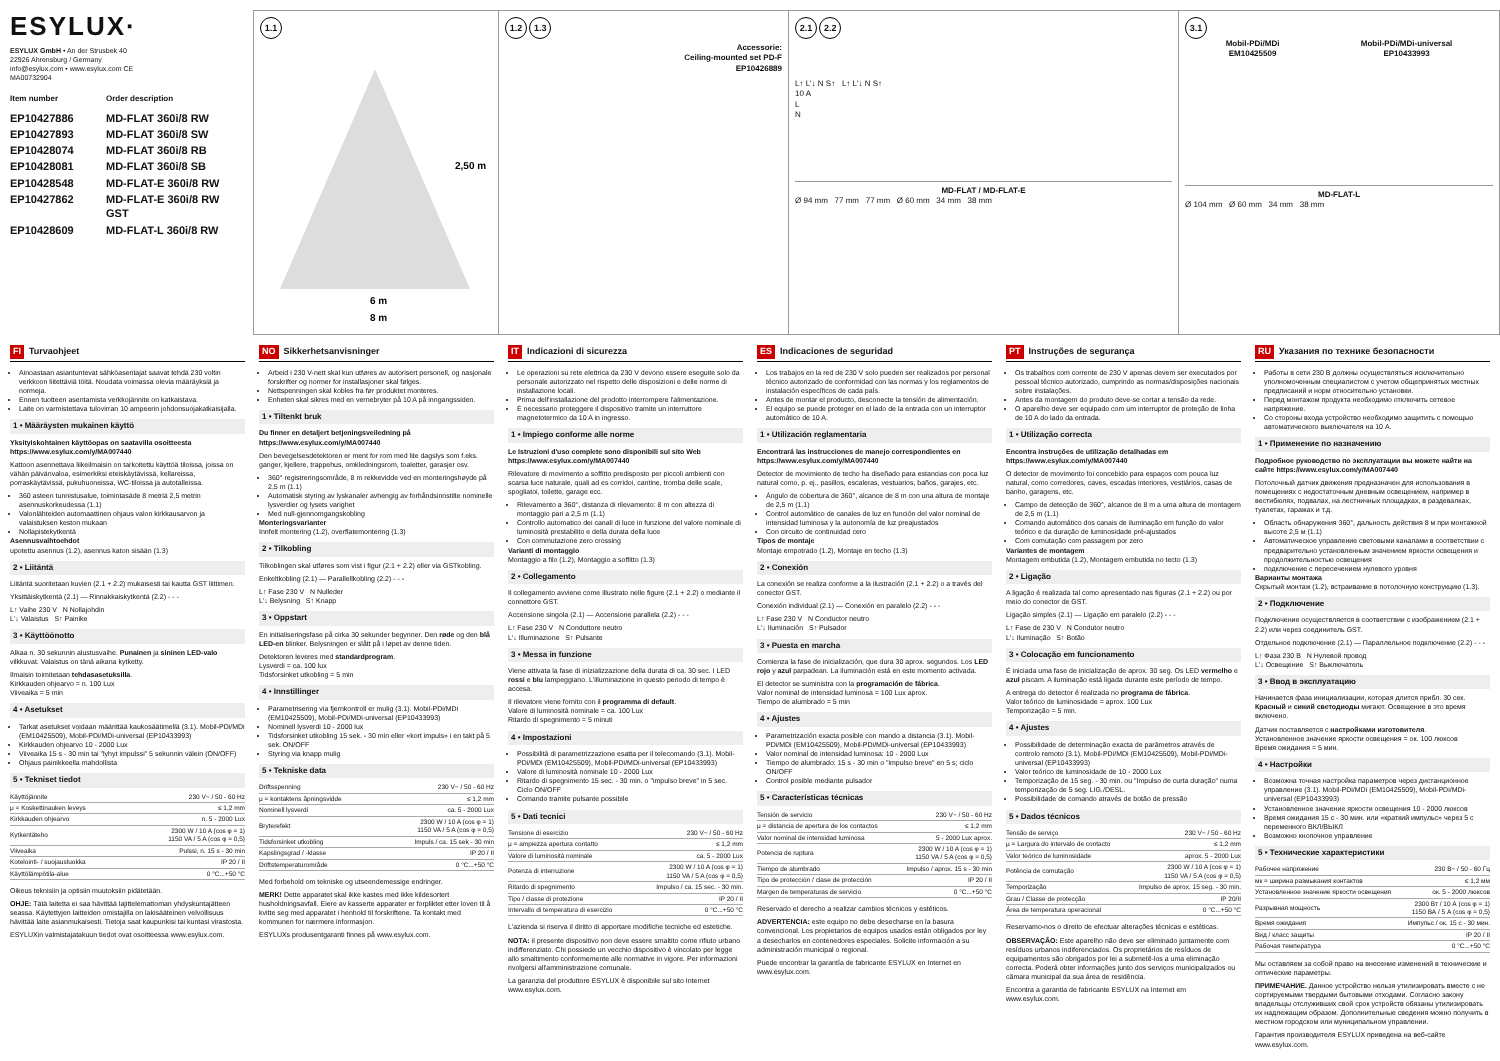ESYLUX·
ESYLUX GmbH • An der Strusbek 40
22926 Ahrensburg / Germany
info@esylux.com • www.esylux.com CE
MA00732904
Item number
Order description
EP10427886
MD-FLAT 360i/8 RW
EP10427893
MD-FLAT 360i/8 SW
EP10428074
MD-FLAT 360i/8 RB
EP10428081
MD-FLAT 360i/8 SB
EP10428548
MD-FLAT-E 360i/8 RW
EP10427862
MD-FLAT-E 360i/8 RW GST
EP10428609
MD-FLAT-L 360i/8 RW
1.1
2,50 m
6 m
8 m
1.2 1.3
Accessorie:
Ceiling-mounted set PD-F
EP10426889
2.1 2.2
L↑ L'↓ N S↑ L↑ L'↓ N S↑
10 A
L
N
MD-FLAT / MD-FLAT-E
Ø 94 mm 77 mm 77 mm Ø 60 mm 34 mm 38 mm
3.1
Mobil-PDi/MDi
EM10425509
Mobil-PDi/MDi-universal
EP10433993
MD-FLAT-L
Ø 104 mm Ø 60 mm 34 mm 38 mm
FI Turvaohjeet
Ainoastaan asiantuntevat sähköasentajat saavat tehdä 230 voltin verkkoon liitettäviä töitä. Noudata voimassa olevia määräyksiä ja normeja.
Ennen tuotteen asentamista verkkojännite on katkaistava.
Laite on varmistettava tulovirran 10 ampeerin johdonsuojakatkaisijalla.
1 • Määräysten mukainen käyttö
Yksityiskohtainen käyttöopas on saatavilla osoitteesta https://www.esylux.com/y/MA007440
Kattoon asennettava liikeilmaisin on tarkoitettu käyttöä tiloissa, joissa on vähän päivänvaloa, esimerkiksi eteiskäytävissä, kellareissa, porraskäytävissä, pukuhuoneissa, WC-tiloissa ja autotalleissa.
360 asteen tunnistusalue, toimintasäde 8 metriä 2,5 metrin asennuskorkeudessa (1.1)
Valonlähteiden automaattinen ohjaus valon kirkkausarvon ja valaistuksen keston mukaan
Nollapistekytkentä
Asennusvaihtoehdot
upotettu asennus (1.2), asennus katon sisään (1.3)
2 • Liitäntä
Liitäntä suoritetaan kuvien (2.1 + 2.2) mukaisesti tai kautta GST liittimen.
Yksittäiskytkentä (2.1) — Rinnakkaiskytkentä (2.2) - - -
L↑ Vaihe 230 V N Nollajohdin
L'↓ Valaistus S↑ Painike
3 • Käyttöönotto
Alkaa n. 30 sekunnin alustusvaihe. Punainen ja sininen LED-valo vilkkuvat. Valaistus on tänä aikana kytketty.
Ilmaisin toimitetaan tehdasasetuksilla.
Kirkkauden ohjearvo = n. 100 Lux
Viiveaika = 5 min
4 • Asetukset
Tarkat asetukset voidaan määrittää kaukosäätimellä (3.1). Mobil-PDi/MDi (EM10425509), Mobil-PDi/MDi-universal (EP10433993)
Kirkkauden ohjearvo 10 - 2000 Lux
Viiveaika 15 s - 30 min tai "lyhyt impulssi" 5 sekunnin välein (ON/OFF)
Ohjaus painikkeella mahdollista
5 • Tekniset tiedot
| Käyttöjännite | 230 V~ / 50 - 60 Hz |
| μ = Koskettinauken leveys | ≤ 1,2 mm |
| Kirkkauden ohjearvo | n. 5 - 2000 Lux |
| Kytkentäteho | 2300 W / 10 A (cos φ = 1) 1150 VA / 5 A (cos φ = 0,5) |
| Viiveaika | Pulssi, n. 15 s - 30 min |
| Kotelointi- / suojausluokka | IP 20 / II |
| Käyttölämpötila-alue | 0 °C...+50 °C |
Oikeus teknisiin ja optisiin muutoksiin pidätetään.
OHJE: Tätä laitetta ei saa hävittää lajittelemattoman yhdyskuntajätteen seassa. Käytettyjen laitteiden omistajilla on lakisääteinen velvollisuus hävittää laite asianmukaisesti. Tietoja saat kaupunkisi tai kuntasi virastosta.
ESYLUXin valmistajatakuun tiedot ovat osoitteessa www.esylux.com.
NO Sikkerhetsanvisninger
Arbeid i 230 V-nett skal kun utføres av autorisert personell, og nasjonale forskrifter og normer for installasjoner skal følges.
Nettspenningen skal kobles fra før produktet monteres.
Enheten skal sikres med en vernebryter på 10 A på inngangssiden.
1 • Tiltenkt bruk
Du finner en detaljert betjeningsveiledning på https://www.esylux.com/y/MA007440
Den bevegelsesdetektoren er ment for rom med lite dagslys som f.eks. ganger, kjellere, trappehus, omkledningsrom, toaletter, garasjer osv.
360° registreringsområde, 8 m rekkevidde ved en monteringshøyde på 2,5 m (1.1)
Automatisk styring av lyskanaler avhengig av forhåndsinnstilte nominelle lysverdier og lysets varighet
Med null-gjennomgangskobling
Monteringsvarianter
Innfelt montering (1.2), overflatemontering (1.3)
2 • Tilkobling
Tilkoblingen skal utføres som vist i figur (2.1 + 2.2) eller via GSTkobling.
Enkeltkobling (2.1) — Parallellkobling (2.2) - - -
L↑ Fase 230 V N Nulleder
L'↓ Belysning S↑ Knapp
3 • Oppstart
En initialiseringsfase på cirka 30 sekunder begynner. Den røde og den blå LED-en blinker. Belysningen er slått på i løpet av denne tiden.
Detektoren leveres med standardprogram.
Lysverdi = ca. 100 lux
Tidsforsinket utkobling = 5 min
4 • Innstillinger
Parametrisering via fjernkontroll er mulig (3.1). Mobil-PDi/MDi (EM10425509), Mobil-PDi/MDi-universal (EP10433993)
Nominell lysverdi 10 - 2000 lux
Tidsforsinket utkobling 15 sek. - 30 min eller «kort impuls» i en takt på 5 sek. ON/OFF
Styring via knapp mulig
5 • Tekniske data
| Driftsspenning | 230 V~ / 50 - 60 Hz |
| μ = kontaktens åpningsvidde | ≤ 1,2 mm |
| Nominell lysverdi | ca. 5 - 2000 Lux |
| Bryterefekt | 2300 W / 10 A (cos φ = 1) 1150 VA / 5 A (cos φ = 0,5) |
| Tidsforsinket utkobling | Impuls / ca. 15 sek - 30 min |
| Kapslingsgrad / -klasse | IP 20 / II |
| Driftstemperaturområde | 0 °C...+50 °C |
Med forbehold om tekniske og utseendemessige endringer.
MERK! Dette apparatet skal ikke kastes med ikke kildesortert husholdningsavfall. Eiere av kasserte apparater er forpliktet etter loven til å kvitte seg med apparatet i henhold til forskriftene. Ta kontakt med kommunen for nærmere informasjon.
ESYLUXs produsentgaranti finnes på www.esylux.com.
IT Indicazioni di sicurezza
Le operazioni su rete elettrica da 230 V devono essere eseguite solo da personale autorizzato nel rispetto delle disposizioni e delle norme di installazione locali.
Prima dell'installazione del prodotto interrompere l'alimentazione.
È necessario proteggere il dispositivo tramite un interruttore magnetotermico da 10 A in ingresso.
1 • Impiego conforme alle norme
Le Istruzioni d'uso complete sono disponibili sul sito Web https://www.esylux.com/y/MA007440
Rilevatore di movimento a soffitto predisposto per piccoli ambienti con scarsa luce naturale, quali ad es corridoi, cantine, tromba delle scale, spogliatoi, toilette, garage ecc.
Rilevamento a 360°, distanza di rilevamento: 8 m con altezza di montaggio pari a 2,5 m (1.1)
Controllo automatico dei canali di luce in funzione del valore nominale di luminosità prestabilito e della durata della luce
Con commutazione zero crossing
Varianti di montaggio
Montaggio a filo (1.2), Montaggio a soffitto (1.3)
2 • Collegamento
Il collegamento avviene come illustrato nelle figure (2.1 + 2.2) o mediante il connettore GST.
Accensione singola (2.1) — Accensione parallela (2.2) - - -
L↑ Fase 230 V N Conduttore neutro
L'↓ Illuminazione S↑ Pulsante
3 • Messa in funzione
Viene attivata la fase di inizializzazione della durata di ca. 30 sec. I LED rossi e blu lampeggiano. L'illuminazione in questo periodo di tempo è accesa.
Il rilevatore viene fornito con il programma di default.
Valore di luminosità nominale = ca. 100 Lux
Ritardo di spegnimento = 5 minuti
4 • Impostazioni
Possibilità di parametrizzazione esatta per il telecomando (3.1). Mobil-PDi/MDi (EM10425509), Mobil-PDi/MDi-universal (EP10433993)
Valore di luminosità nominale 10 - 2000 Lux
Ritardo di spegnimento 15 sec. - 30 min. o "impulso breve" in 5 sec. Ciclo ON/OFF
Comando tramite pulsante possibile
5 • Dati tecnici
| Tensione di esercizio | 230 V~ / 50 - 60 Hz |
| μ = ampiezza apertura contatto | ≤ 1,2 mm |
| Valore di luminosità nominale | ca. 5 - 2000 Lux |
| Potenza di interruzione | 2300 W / 10 A (cos φ = 1) 1150 VA / 5 A (cos φ = 0,5) |
| Ritardo di spegnimento | Impulso / ca. 15 sec. - 30 min. |
| Tipo / classe di protezione | IP 20 / II |
| Intervallo di temperatura di esercizio | 0 °C...+50 °C |
L'azienda si riserva il diritto di apportare modifiche tecniche ed estetiche.
NOTA: il presente dispositivo non deve essere smaltito come rifiuto urbano indifferenziato. Chi possiede un vecchio dispositivo è vincolato per legge allo smaltimento conformemente alle normative in vigore. Per informazioni rivolgersi all'amministrazione comunale.
La garanzia del produttore ESYLUX è disponibile sul sito Internet www.esylux.com.
ES Indicaciones de seguridad
Los trabajos en la red de 230 V solo pueden ser realizados por personal técnico autorizado de conformidad con las normas y los reglamentos de instalación específicos de cada país.
Antes de montar el producto, desconecte la tensión de alimentación.
El equipo se puede proteger en el lado de la entrada con un interruptor automático de 10 A.
1 • Utilización reglamentaria
Encontrará las instrucciones de manejo correspondientes en https://www.esylux.com/y/MA007440
Detector de movimiento de techo ha diseñado para estancias con poca luz natural como, p. ej., pasillos, escaleras, vestuarios, baños, garajes, etc.
Ángulo de cobertura de 360°, alcance de 8 m con una altura de montaje de 2,5 m (1.1)
Control automático de canales de luz en función del valor nominal de intensidad luminosa y la autonomía de luz preajustados
Con circuito de continuidad cero
Tipos de montaje
Montaje empotrado (1.2), Montaje en techo (1.3)
2 • Conexión
La conexión se realiza conforme a la ilustración (2.1 + 2.2) o a través del conector GST.
Conexión individual (2.1) — Conexión en paralelo (2.2) - - -
L↑ Fase 230 V N Conductor neutro
L'↓ Iluminación S↑ Pulsador
3 • Puesta en marcha
Comienza la fase de inicialización, que dura 30 aprox. segundos. Los LED rojo y azul parpadean. La iluminación está en este momento activada.
El detector se suministra con la programación de fábrica.
Valor nominal de intensidad luminosa = 100 Lux aprox.
Tiempo de alumbrado = 5 min
4 • Ajustes
Parametrización exacta posible con mando a distancia (3.1). Mobil-PDi/MDi (EM10425509), Mobil-PDi/MDi-universal (EP10433993)
Valor nominal de intensidad luminosa: 10 - 2000 Lux
Tiempo de alumbrado: 15 s - 30 min o "impulso breve" en 5 s; ciclo ON/OFF
Control posible mediante pulsador
5 • Características técnicas
| Tensión de servicio | 230 V~ / 50 - 60 Hz |
| μ = distancia de apertura de los contactos | ≤ 1,2 mm |
| Valor nominal de intensidad luminosa | 5 - 2000 Lux aprox. |
| Potencia de ruptura | 2300 W / 10 A (cos φ = 1) 1150 VA / 5 A (cos φ = 0,5) |
| Tiempo de alumbrado | Impulso / aprox. 15 s - 30 min |
| Tipo de protección / clase de protección | IP 20 / II |
| Margen de temperaturas de servicio | 0 °C...+50 °C |
Reservado el derecho a realizar cambios técnicos y estéticos.
ADVERTENCIA: este equipo no debe desecharse en la basura convencional. Los propietarios de equipos usados están obligados por ley a desecharlos en contenedores especiales. Solicite información a su administración municipal o regional.
Puede encontrar la garantía de fabricante ESYLUX en Internet en www.esylux.com.
PT Instruções de segurança
Os trabalhos com corrente de 230 V apenas devem ser executados por pessoal técnico autorizado, cumprindo as normas/disposições nacionais sobre instalações.
Antes da montagem do produto deve-se cortar a tensão da rede.
O aparelho deve ser equipado com um interruptor de proteção de linha de 10 A do lado da entrada.
1 • Utilização correcta
Encontra instruções de utilização detalhadas em https://www.esylux.com/y/MA007440
O detector de movimento foi concebido para espaços com pouca luz natural, como corredores, caves, escadas interiores, vestiários, casas de banho, garagens, etc.
Campo de detecção de 360°, alcance de 8 m a uma altura de montagem de 2,5 m (1.1)
Comando automático dos canais de iluminação em função do valor teórico e da duração de luminosidade pré-ajustados
Com comutação com passagem por zero
Variantes de montagem
Montagem embutida (1.2), Montagem embutida no tecto (1.3)
2 • Ligação
A ligação é realizada tal como apresentado nas figuras (2.1 + 2.2) ou por meio do conector de GST.
Ligação simples (2.1) — Ligação em paralelo (2.2) - - -
L↑ Fase de 230 V N Condutor neutro
L'↓ Iluminação S↑ Botão
3 • Colocação em funcionamento
É iniciada uma fase de inicialização de aprox. 30 seg. Os LED vermelho e azul piscam. A iluminação está ligada durante este período de tempo.
A entrega do detector é realizada no programa de fábrica.
Valor teórico de luminosidade = aprox. 100 Lux
Temporização = 5 min.
4 • Ajustes
Possibilidade de determinação exacta de parâmetros através de controlo remoto (3.1). Mobil-PDi/MDi (EM10425509), Mobil-PDi/MDi-universal (EP10433993)
Valor teórico de luminosidade de 10 - 2000 Lux
Temporização de 15 seg. - 30 min. ou "Impulso de curta duração" numa temporização de 5 seg. LIG./DESL.
Possibilidade de comando através de botão de pressão
5 • Dados técnicos
| Tensão de serviço | 230 V~ / 50 - 60 Hz |
| μ = Largura do intervalo de contacto | ≤ 1,2 mm |
| Valor teórico de luminosidade | aprox. 5 - 2000 Lux |
| Potência de comutação | 2300 W / 10 A (cos φ = 1) 1150 VA / 5 A (cos φ = 0,5) |
| Temporização | Impulso de aprox. 15 seg. - 30 min. |
| Grau / Classe de protecção | IP 20/II |
| Área de temperatura operacional | 0 °C...+50 °C |
Reservamo-nos o direito de efectuar alterações técnicas e estéticas.
OBSERVAÇÃO: Este aparelho não deve ser eliminado juntamente com resíduos urbanos indiferenciados. Os proprietários de resíduos de equipamentos são obrigados por lei a submetê-los a uma eliminação correcta. Poderá obter informações junto dos serviços municipalizados ou câmara municipal da sua área de residência.
Encontra a garantia de fabricante ESYLUX na Internet em www.esylux.com.
RU Указания по технике безопасности
Работы в сети 230 В должны осуществляться исключительно уполномоченным специалистом с учетом общепринятых местных предписаний и норм относительно установки.
Перед монтажом продукта необходимо отключить сетевое напряжение.
Со стороны входа устройство необходимо защитить с помощью автоматического выключателя на 10 А.
1 • Применение по назначению
Подробное руководство по эксплуатации вы можете найти на сайте https://www.esylux.com/y/MA007440
Потолочный датчик движения предназначен для использования в помещениях с недостаточным дневным освещением, например в вестибюлях, подвалах, на лестничных площадках, в раздевалках, туалетах, гаражах и т.д.
Область обнаружения 360°, дальность действия 8 м при монтажной высоте 2,5 м (1.1)
Автоматическое управление световыми каналами в соответствии с предварительно установленным значением яркости освещения и продолжительностью освещения
подключение с пересечением нулевого уровня
Варианты монтажа
Скрытый монтаж (1.2), встраивание в потолочную конструкцию (1.3).
2 • Подключение
Подключение осуществляется в соответствии с изображением (2.1 + 2.2) или через соединитель GST.
Отдельное подключение (2.1) — Параллельное подключение (2.2) - - -
L↑ Фаза 230 В N Нулевой провод
L'↓ Освещение S↑ Выключатель
3 • Ввод в эксплуатацию
Начинается фаза инициализации, которая длится прибл. 30 сек. Красный и синий светодиоды мигают. Освещение в это время включено.
Датчик поставляется с настройками изготовителя.
Установленное значение яркости освещения = ок. 100 люксов
Время ожидания = 5 мин.
4 • Настройки
Возможна точная настройка параметров через дистанционное управление (3.1). Mobil-PDi/MDi (EM10425509), Mobil-PDi/MDi-universal (EP10433993)
Установленное значение яркости освещения 10 - 2000 люксов
Время ожидания 15 с - 30 мин. или «краткий импульс» через 5 с переменного ВКЛ/ВЫКЛ
Возможно кнопочное управление
5 • Технические характеристики
| Рабочее напряжение | 230 В~ / 50 - 60 Гц |
| мк = ширина размыкания контактов | ≤ 1,2 мм |
| Установленное значение яркости освещения | ок. 5 - 2000 люксов |
| Разрывная мощность | 2300 Вт / 10 А (cos φ = 1) 1150 ВА / 5 А (cos φ = 0,5) |
| Время ожидания | Импульс / ок. 15 с - 30 мин. |
| Вид / класс защиты | IP 20 / II |
| Рабочая температура | 0 °C...+50 °C |
Мы оставляем за собой право на внесение изменений в технические и оптические параметры.
ПРИМЕЧАНИЕ. Данное устройство нельзя утилизировать вместе с не сортируемыми твердыми бытовыми отходами. Согласно закону владельцы отслуживших свой срок устройств обязаны утилизировать их надлежащим образом. Дополнительные сведения можно получить в местном городском или муниципальном управлении.
Гарантия производителя ESYLUX приведена на веб-сайте www.esylux.com.